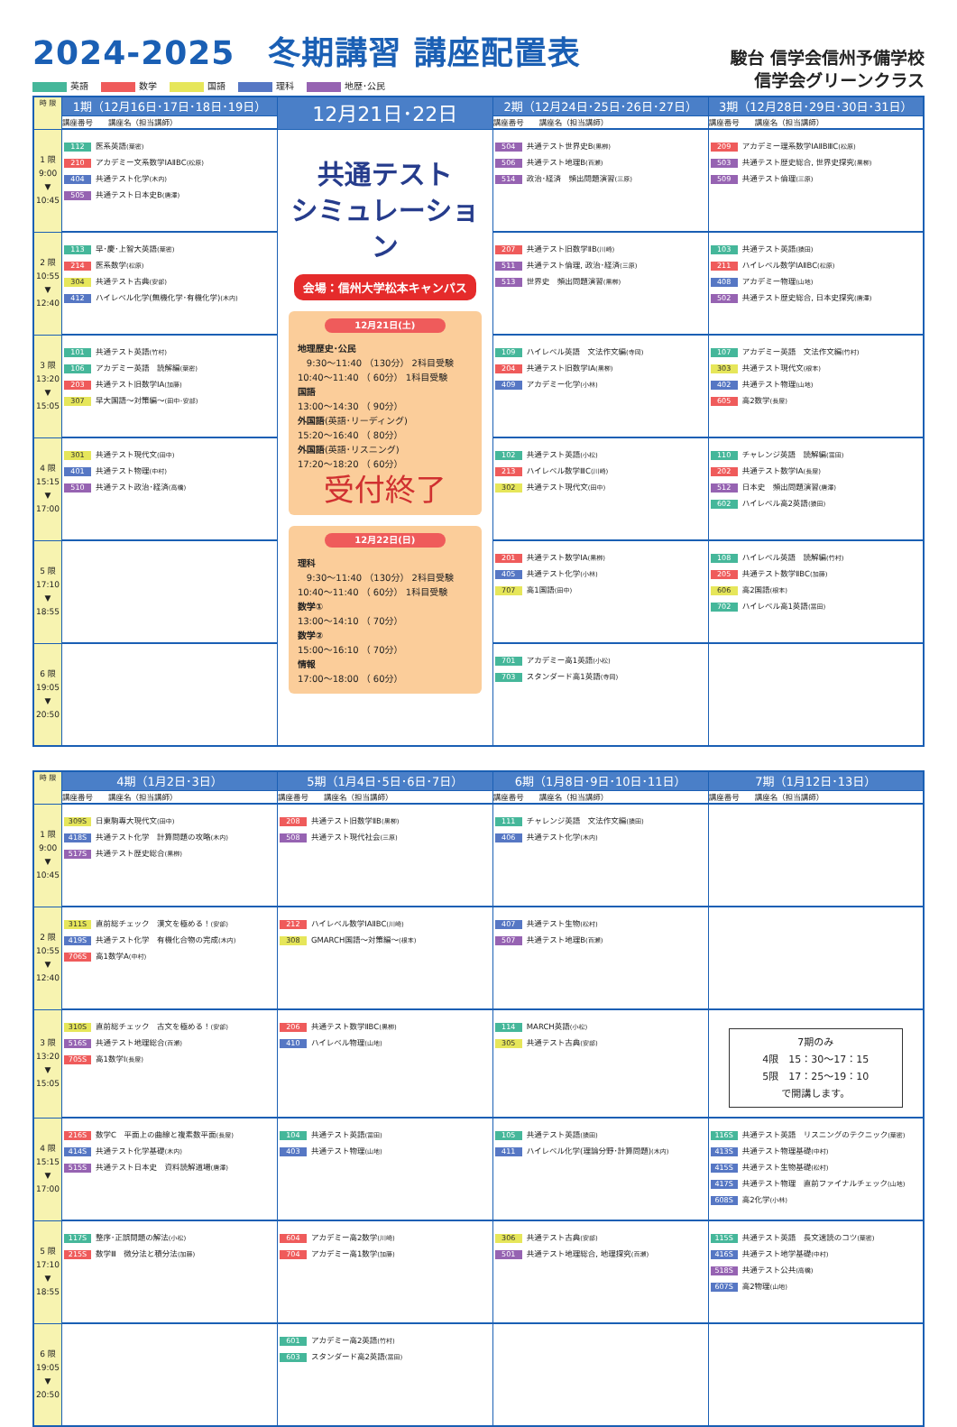2024-2025　冬期講習 講座配置表
英語 数学 国語 理科 地歴･公民
駿台 信学会信州予備学校
信学会グリーンクラス
| 時 限 | 1期（12月16日･17日･18日･19日） | 12月21日･22日 | 2期（12月24日･25日･26日･27日） | 3期（12月28日･29日･30日･31日） |
| --- | --- | --- | --- | --- |
| | 講座番号 講座名（担当講師） | | 講座番号 講座名（担当講師） | 講座番号 講座名（担当講師） |
| 1 限 9:00 ▼ 10:45 | 112 医系英語 (葉密) 210 アカデミー文系数学ⅠAⅡBC (松原) 404 共通テスト化学 (木内) 505 共通テスト日本史B (唐澤) | 共通テスト シミュレーション 会場：信州大学松本キャンパス 12月21日(土) 地理歴史･公民 9:30〜11:40 （130分） 2科目受験 10:40〜11:40 （ 60分） 1科目受験 国語 13:00〜14:30 （ 90分） 外国語 (英語･リーディング) 15:20〜16:40 （ 80分） 外国語 (英語･リスニング) 17:20〜18:20 （ 60分） 受付終了 12月22日(日) 理科 9:30〜11:40 （130分） 2科目受験 10:40〜11:40 （ 60分） 1科目受験 数学① 13:00〜14:10 （ 70分） 数学② 15:00〜16:10 （ 70分） 情報 17:00〜18:00 （ 60分） | 504 共通テスト世界史B (黒栁) 506 共通テスト地理B (百瀬) 514 政治･経済 頻出問題演習 (三原) | 209 アカデミー理系数学ⅠAⅡBⅢC (松原) 503 共通テスト歴史総合, 世界史探究 (黒栁) 509 共通テスト倫理 (三原) |
| 2 限 10:55 ▼ 12:40 | 113 早･慶･上智大英語 (葉密) 214 医系数学 (松原) 304 共通テスト古典 (安部) 412 ハイレベル化学(無機化学･有機化学) (木内) | | 207 共通テスト旧数学ⅡB (川崎) 511 共通テスト倫理, 政治･経済 (三原) 513 世界史 頻出問題演習 (黒栁) | 103 共通テスト英語 (猿田) 211 ハイレベル数学ⅠAⅡBC (松原) 408 アカデミー物理 (山地) 502 共通テスト歴史総合, 日本史探究 (唐澤) |
| 3 限 13:20 ▼ 15:05 | 101 共通テスト英語 (竹村) 106 アカデミー英語 読解編 (葉密) 203 共通テスト旧数学ⅠA (加藤) 307 早大国語〜対策編〜 (田中･安部) | | 109 ハイレベル英語 文法作文編 (寺岡) 204 共通テスト旧数学ⅠA (黒栁) 409 アカデミー化学 (小林) | 107 アカデミー英語 文法作文編 (竹村) 303 共通テスト現代文 (根本) 402 共通テスト物理 (山地) 605 高2数学 (長屋) |
| 4 限 15:15 ▼ 17:00 | 301 共通テスト現代文 (田中) 401 共通テスト物理 (中村) 510 共通テスト政治･経済 (高橋) | | 102 共通テスト英語 (小松) 213 ハイレベル数学ⅢC (川崎) 302 共通テスト現代文 (田中) | 110 チャレンジ英語 読解編 (冨田) 202 共通テスト数学ⅠA (長屋) 512 日本史 頻出問題演習 (唐澤) 602 ハイレベル高2英語 (猿田) |
| 5 限 17:10 ▼ 18:55 | | | 201 共通テスト数学ⅠA (黒栁) 405 共通テスト化学 (小林) 707 高1国語 (田中) | 108 ハイレベル英語 読解編 (竹村) 205 共通テスト数学ⅡBC (加藤) 606 高2国語 (根本) 702 ハイレベル高1英語 (冨田) |
| 6 限 19:05 ▼ 20:50 | | | 701 アカデミー高1英語 (小松) 703 スタンダード高1英語 (寺岡) | |
| 時 限 | 4期（1月2日･3日） | 5期（1月4日･5日･6日･7日） | 6期（1月8日･9日･10日･11日） | 7期（1月12日･13日） |
| --- | --- | --- | --- | --- |
| | 講座番号 講座名（担当講師） | 講座番号 講座名（担当講師） | 講座番号 講座名（担当講師） | 講座番号 講座名（担当講師） |
| 1 限 9:00 ▼ 10:45 | 309S 日東駒専大現代文 (田中) 418S 共通テスト化学 計算問題の攻略 (木内) 517S 共通テスト歴史総合 (黒栁) | 208 共通テスト旧数学ⅡB (黒栁) 508 共通テスト現代社会 (三原) | 111 チャレンジ英語 文法作文編 (猿田) 406 共通テスト化学 (木内) | |
| 2 限 10:55 ▼ 12:40 | 311S 直前総チェック 漢文を極める！ (安部) 419S 共通テスト化学 有機化合物の完成 (木内) 706S 高1数学A (中村) | 212 ハイレベル数学ⅠAⅡBC (川崎) 308 GMARCH国語〜対策編〜 (根本) | 407 共通テスト生物 (松村) 507 共通テスト地理B (百瀬) | |
| 3 限 13:20 ▼ 15:05 | 310S 直前総チェック 古文を極める！ (安部) 516S 共通テスト地理総合 (百瀬) 705S 高1数学Ⅰ (長屋) | 206 共通テスト数学ⅡBC (黒栁) 410 ハイレベル物理 (山地) | 114 MARCH英語 (小松) 305 共通テスト古典 (安部) | 7期のみ 4限 15：30〜17：15 5限 17：25〜19：10 で開講します。 |
| 4 限 15:15 ▼ 17:00 | 216S 数学C 平面上の曲線と複素数平面 (長屋) 414S 共通テスト化学基礎 (木内) 515S 共通テスト日本史 資料読解道場 (唐澤) | 104 共通テスト英語 (冨田) 403 共通テスト物理 (山地) | 105 共通テスト英語 (猿田) 411 ハイレベル化学(理論分野･計算問題) (木内) | 116S 共通テスト英語 リスニングのテクニック (葉密) 413S 共通テスト物理基礎 (中村) 415S 共通テスト生物基礎 (松村) 417S 共通テスト物理 直前ファイナルチェック (山地) 608S 高2化学 (小林) |
| 5 限 17:10 ▼ 18:55 | 117S 整序･正誤問題の解法 (小松) 215S 数学Ⅲ 微分法と積分法 (加藤) | 604 アカデミー高2数学 (川崎) 704 アカデミー高1数学 (加藤) | 306 共通テスト古典 (安部) 501 共通テスト地理総合, 地理探究 (百瀬) | 115S 共通テスト英語 長文速読のコツ (葉密) 416S 共通テスト地学基礎 (中村) 518S 共通テスト公共 (高橋) 607S 高2物理 (山地) |
| 6 限 19:05 ▼ 20:50 | | 601 アカデミー高2英語 (竹村) 603 スタンダード高2英語 (冨田) | | |